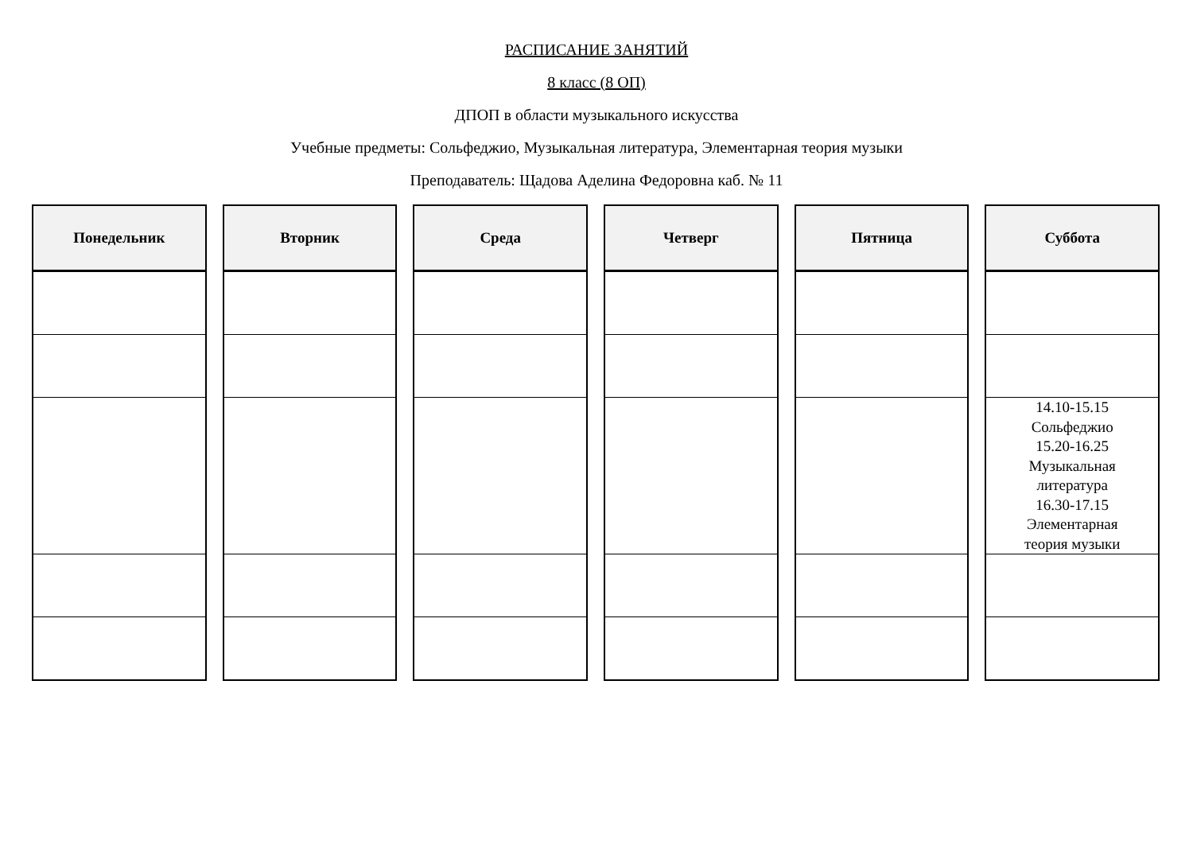РАСПИСАНИЕ ЗАНЯТИЙ
8 класс (8 ОП)
ДПОП в области музыкального искусства
Учебные предметы: Сольфеджио, Музыкальная литература, Элементарная теория музыки
Преподаватель: Щадова Аделина Федоровна каб. № 11
| Понедельник |
| --- |
| Вторник |
| --- |
| Среда |
| --- |
| Четверг |
| --- |
| Пятница |
| --- |
| Суббота |
| --- |
| 14.10-15.15 Сольфеджио 15.20-16.25 Музыкальная литература 16.30-17.15 Элементарная теория музыки |